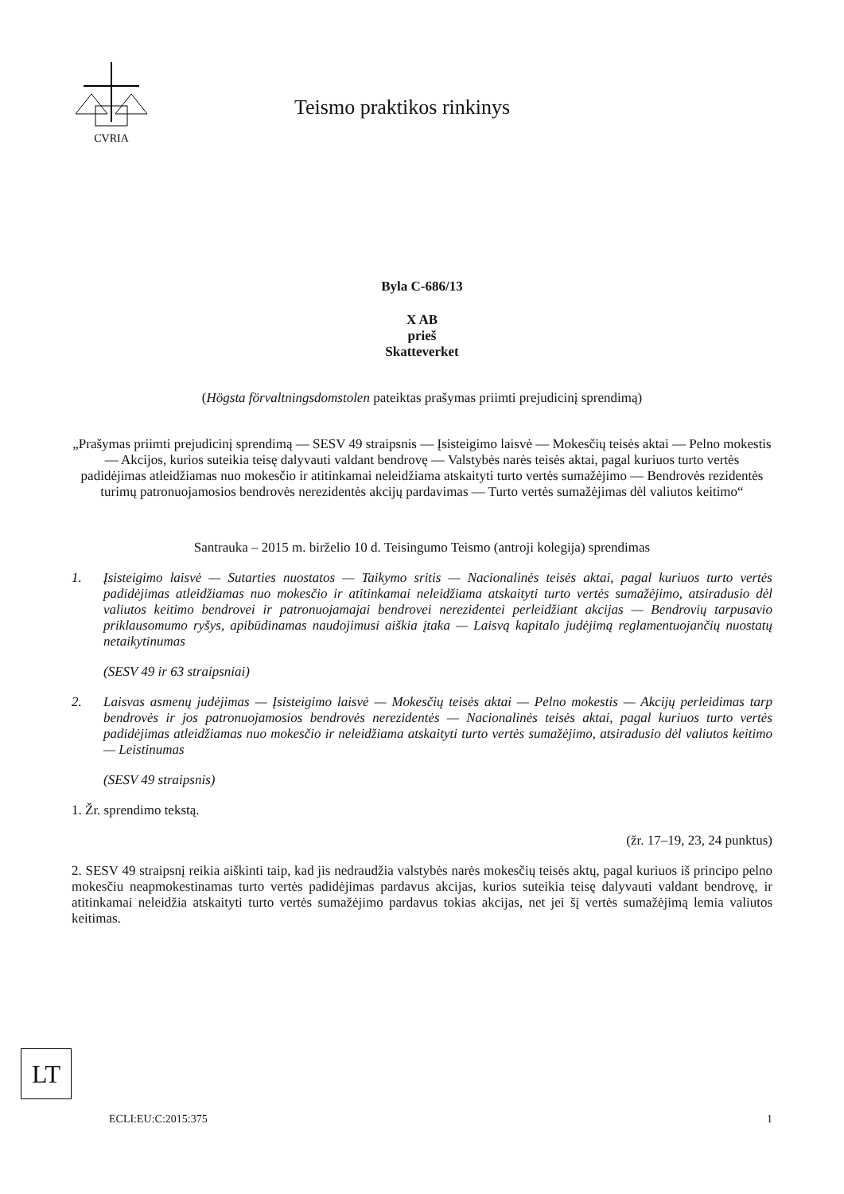CVRIA
Teismo praktikos rinkinys
Byla C-686/13
X AB
prieš
Skatteverket
(Högsta förvaltningsdomstolen pateiktas prašymas priimti prejudicinį sprendimą)
„Prašymas priimti prejudicinį sprendimą — SESV 49 straipsnis — Įsisteigimo laisvė — Mokesčių teisės aktai — Pelno mokestis — Akcijos, kurios suteikia teisę dalyvauti valdant bendrovę — Valstybės narės teisės aktai, pagal kuriuos turto vertės padidėjimas atleidžiamas nuo mokesčio ir atitinkamai neleidžiama atskaityti turto vertės sumažėjimo — Bendrovės rezidentės turimų patronuojamosios bendrovės nerezidentės akcijų pardavimas — Turto vertės sumažėjimas dėl valiutos keitimo“
Santrauka – 2015 m. birželio 10 d. Teisingumo Teismo (antroji kolegija) sprendimas
1.
Įsisteigimo laisvė — Sutarties nuostatos — Taikymo sritis — Nacionalinės teisės aktai, pagal kuriuos turto vertės padidėjimas atleidžiamas nuo mokesčio ir atitinkamai neleidžiama atskaityti turto vertės sumažėjimo, atsiradusio dėl valiutos keitimo bendrovei ir patronuojamajai bendrovei nerezidentei perleidžiant akcijas — Bendrovių tarpusavio priklausomumo ryšys, apibūdinamas naudojimusi aiškia įtaka — Laisvą kapitalo judėjimą reglamentuojančių nuostatų netaikytinumas
(SESV 49 ir 63 straipsniai)
2.
Laisvas asmenų judėjimas — Įsisteigimo laisvė — Mokesčių teisės aktai — Pelno mokestis — Akcijų perleidimas tarp bendrovės ir jos patronuojamosios bendrovės nerezidentės — Nacionalinės teisės aktai, pagal kuriuos turto vertės padidėjimas atleidžiamas nuo mokesčio ir neleidžiama atskaityti turto vertės sumažėjimo, atsiradusio dėl valiutos keitimo — Leistinumas
(SESV 49 straipsnis)
1. Žr. sprendimo tekstą.
(žr. 17–19, 23, 24 punktus)
2. SESV 49 straipsnį reikia aiškinti taip, kad jis nedraudžia valstybės narės mokesčių teisės aktų, pagal kuriuos iš principo pelno mokesčiu neapmokestinamas turto vertės padidėjimas pardavus akcijas, kurios suteikia teisę dalyvauti valdant bendrovę, ir atitinkamai neleidžia atskaityti turto vertės sumažėjimo pardavus tokias akcijas, net jei šį vertės sumažėjimą lemia valiutos keitimas.
LT
ECLI:EU:C:2015:375 1